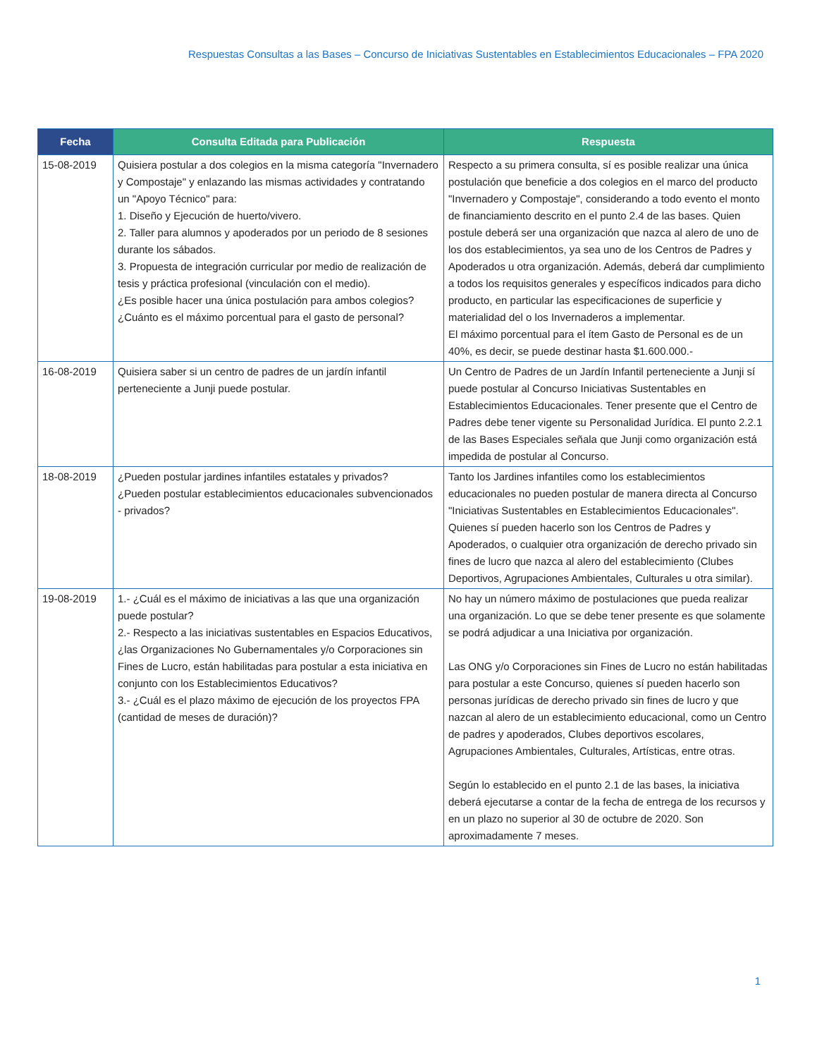Respuestas Consultas a las Bases – Concurso de Iniciativas Sustentables en Establecimientos Educacionales – FPA 2020
| Fecha | Consulta Editada para Publicación | Respuesta |
| --- | --- | --- |
| 15-08-2019 | Quisiera postular a dos colegios en la misma categoría "Invernadero y Compostaje" y enlazando las mismas actividades y contratando un "Apoyo Técnico" para: 1. Diseño y Ejecución de huerto/vivero. 2. Taller para alumnos y apoderados por un periodo de 8 sesiones durante los sábados. 3. Propuesta de integración curricular por medio de realización de tesis y práctica profesional (vinculación con el medio). ¿Es posible hacer una única postulación para ambos colegios? ¿Cuánto es el máximo porcentual para el gasto de personal? | Respecto a su primera consulta, sí es posible realizar una única postulación que beneficie a dos colegios en el marco del producto "Invernadero y Compostaje", considerando a todo evento el monto de financiamiento descrito en el punto 2.4 de las bases. Quien postule deberá ser una organización que nazca al alero de uno de los dos establecimientos, ya sea uno de los Centros de Padres y Apoderados u otra organización. Además, deberá dar cumplimiento a todos los requisitos generales y específicos indicados para dicho producto, en particular las especificaciones de superficie y materialidad del o los Invernaderos a implementar. El máximo porcentual para el ítem Gasto de Personal es de un 40%, es decir, se puede destinar hasta $1.600.000.- |
| 16-08-2019 | Quisiera saber si un centro de padres de un jardín infantil perteneciente a Junji puede postular. | Un Centro de Padres de un Jardín Infantil perteneciente a Junji sí puede postular al Concurso Iniciativas Sustentables en Establecimientos Educacionales. Tener presente que el Centro de Padres debe tener vigente su Personalidad Jurídica. El punto 2.2.1 de las Bases Especiales señala que Junji como organización está impedida de postular al Concurso. |
| 18-08-2019 | ¿Pueden postular jardines infantiles estatales y privados? ¿Pueden postular establecimientos educacionales subvencionados - privados? | Tanto los Jardines infantiles como los establecimientos educacionales no pueden postular de manera directa al Concurso "Iniciativas Sustentables en Establecimientos Educacionales". Quienes sí pueden hacerlo son los Centros de Padres y Apoderados, o cualquier otra organización de derecho privado sin fines de lucro que nazca al alero del establecimiento (Clubes Deportivos, Agrupaciones Ambientales, Culturales u otra similar). |
| 19-08-2019 | 1.- ¿Cuál es el máximo de iniciativas a las que una organización puede postular? 2.- Respecto a las iniciativas sustentables en Espacios Educativos, ¿las Organizaciones No Gubernamentales y/o Corporaciones sin Fines de Lucro, están habilitadas para postular a esta iniciativa en conjunto con los Establecimientos Educativos? 3.- ¿Cuál es el plazo máximo de ejecución de los proyectos FPA (cantidad de meses de duración)? | No hay un número máximo de postulaciones que pueda realizar una organización. Lo que se debe tener presente es que solamente se podrá adjudicar a una Iniciativa por organización. Las ONG y/o Corporaciones sin Fines de Lucro no están habilitadas para postular a este Concurso, quienes sí pueden hacerlo son personas jurídicas de derecho privado sin fines de lucro y que nazcan al alero de un establecimiento educacional, como un Centro de padres y apoderados, Clubes deportivos escolares, Agrupaciones Ambientales, Culturales, Artísticas, entre otras. Según lo establecido en el punto 2.1 de las bases, la iniciativa deberá ejecutarse a contar de la fecha de entrega de los recursos y en un plazo no superior al 30 de octubre de 2020. Son aproximadamente 7 meses. |
1